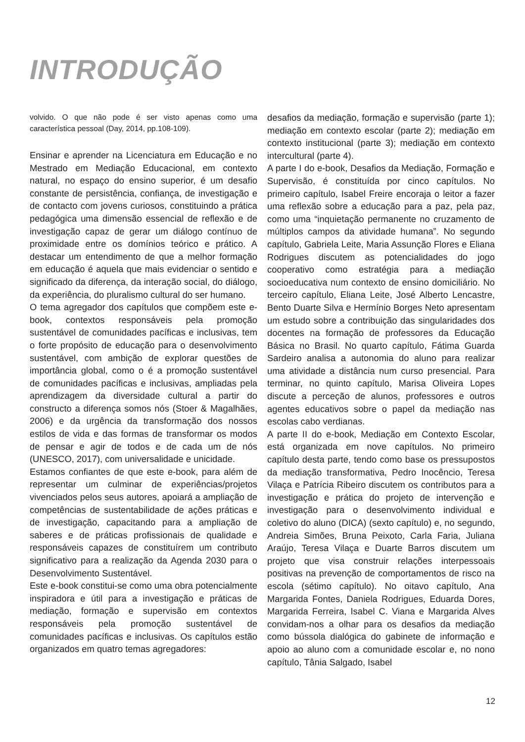INTRODUÇÃO
volvido. O que não pode é ser visto apenas como uma característica pessoal (Day, 2014, pp.108-109).
Ensinar e aprender na Licenciatura em Educação e no Mestrado em Mediação Educacional, em contexto natural, no espaço do ensino superior, é um desafio constante de persistência, confiança, de investigação e de contacto com jovens curiosos, constituindo a prática pedagógica uma dimensão essencial de reflexão e de investigação capaz de gerar um diálogo contínuo de proximidade entre os domínios teórico e prático. A destacar um entendimento de que a melhor formação em educação é aquela que mais evidenciar o sentido e significado da diferença, da interação social, do diálogo, da experiência, do pluralismo cultural do ser humano.
O tema agregador dos capítulos que compõem este e-book, contextos responsáveis pela promoção sustentável de comunidades pacíficas e inclusivas, tem o forte propósito de educação para o desenvolvimento sustentável, com ambição de explorar questões de importância global, como o é a promoção sustentável de comunidades pacíficas e inclusivas, ampliadas pela aprendizagem da diversidade cultural a partir do constructo a diferença somos nós (Stoer & Magalhães, 2006) e da urgência da transformação dos nossos estilos de vida e das formas de transformar os modos de pensar e agir de todos e de cada um de nós (UNESCO, 2017), com universalidade e unicidade.
Estamos confiantes de que este e-book, para além de representar um culminar de experiências/projetos vivenciados pelos seus autores, apoiará a ampliação de competências de sustentabilidade de ações práticas e de investigação, capacitando para a ampliação de saberes e de práticas profissionais de qualidade e responsáveis capazes de constituírem um contributo significativo para a realização da Agenda 2030 para o Desenvolvimento Sustentável.
Este e-book constitui-se como uma obra potencialmente inspiradora e útil para a investigação e práticas de mediação, formação e supervisão em contextos responsáveis pela promoção sustentável de comunidades pacíficas e inclusivas. Os capítulos estão organizados em quatro temas agregadores:
desafios da mediação, formação e supervisão (parte 1); mediação em contexto escolar (parte 2); mediação em contexto institucional (parte 3); mediação em contexto intercultural (parte 4).
A parte I do e-book, Desafios da Mediação, Formação e Supervisão, é constituída por cinco capítulos. No primeiro capítulo, Isabel Freire encoraja o leitor a fazer uma reflexão sobre a educação para a paz, pela paz, como uma “inquietação permanente no cruzamento de múltiplos campos da atividade humana”. No segundo capítulo, Gabriela Leite, Maria Assunção Flores e Eliana Rodrigues discutem as potencialidades do jogo cooperativo como estratégia para a mediação socioeducativa num contexto de ensino domiciliário. No terceiro capítulo, Eliana Leite, José Alberto Lencastre, Bento Duarte Silva e Hermínio Borges Neto apresentam um estudo sobre a contribuição das singularidades dos docentes na formação de professores da Educação Básica no Brasil. No quarto capítulo, Fátima Guarda Sardeiro analisa a autonomia do aluno para realizar uma atividade a distância num curso presencial. Para terminar, no quinto capítulo, Marisa Oliveira Lopes discute a perceção de alunos, professores e outros agentes educativos sobre o papel da mediação nas escolas cabo verdianas.
A parte II do e-book, Mediação em Contexto Escolar, está organizada em nove capítulos. No primeiro capítulo desta parte, tendo como base os pressupostos da mediação transformativa, Pedro Inocêncio, Teresa Vilaça e Patrícia Ribeiro discutem os contributos para a investigação e prática do projeto de intervenção e investigação para o desenvolvimento individual e coletivo do aluno (DICA) (sexto capítulo) e, no segundo, Andreia Simões, Bruna Peixoto, Carla Faria, Juliana Araújo, Teresa Vilaça e Duarte Barros discutem um projeto que visa construir relações interpessoais positivas na prevenção de comportamentos de risco na escola (sétimo capítulo). No oitavo capítulo, Ana Margarida Fontes, Daniela Rodrigues, Eduarda Dores, Margarida Ferreira, Isabel C. Viana e Margarida Alves convidam-nos a olhar para os desafios da mediação como bússola dialógica do gabinete de informação e apoio ao aluno com a comunidade escolar e, no nono capítulo, Tânia Salgado, Isabel
12